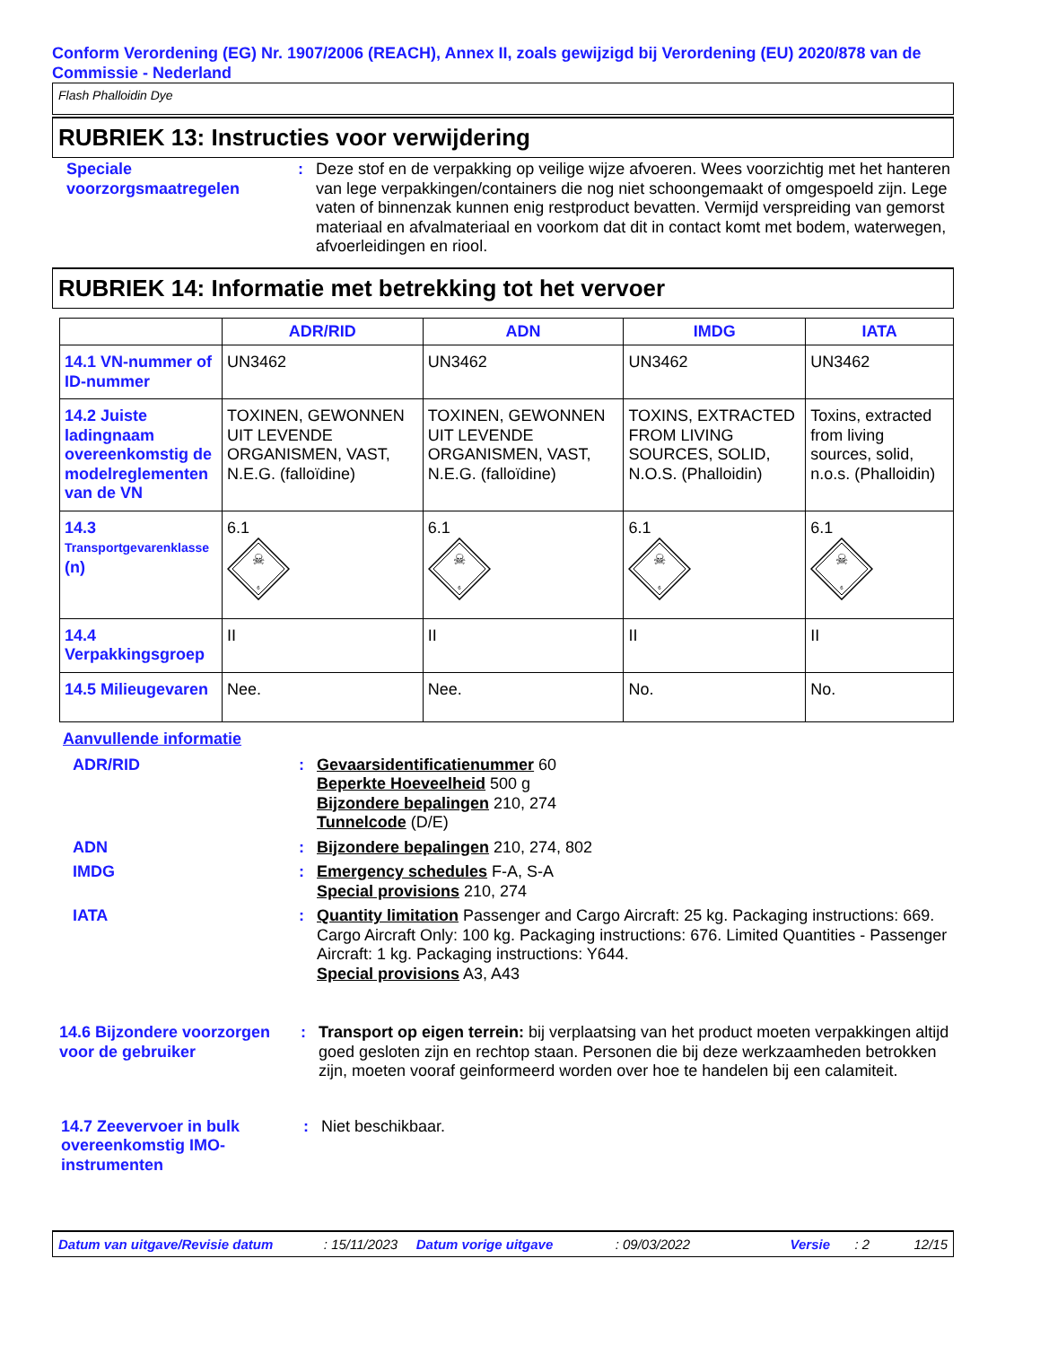Conform Verordening (EG) Nr. 1907/2006 (REACH), Annex II, zoals gewijzigd bij Verordening (EU) 2020/878 van de Commissie - Nederland
Flash Phalloidin Dye
RUBRIEK 13: Instructies voor verwijdering
Speciale voorzorgsmaatregelen
: Deze stof en de verpakking op veilige wijze afvoeren. Wees voorzichtig met het hanteren van lege verpakkingen/containers die nog niet schoongemaakt of omgespoeld zijn. Lege vaten of binnenzak kunnen enig restproduct bevatten. Vermijd verspreiding van gemorst materiaal en afvalmateriaal en voorkom dat dit in contact komt met bodem, waterwegen, afvoerleidingen en riool.
RUBRIEK 14: Informatie met betrekking tot het vervoer
| | ADR/RID | ADN | IMDG | IATA |
| --- | --- | --- | --- | --- |
| 14.1 VN-nummer of ID-nummer | UN3462 | UN3462 | UN3462 | UN3462 |
| 14.2 Juiste ladingnaam overeenkomstig de modelreglementen van de VN | TOXINEN, GEWONNEN UIT LEVENDE ORGANISMEN, VAST, N.E.G. (falloïdine) | TOXINEN, GEWONNEN UIT LEVENDE ORGANISMEN, VAST, N.E.G. (falloïdine) | TOXINS, EXTRACTED FROM LIVING SOURCES, SOLID, N.O.S. (Phalloidin) | Toxins, extracted from living sources, solid, n.o.s. (Phalloidin) |
| 14.3 Transportgevarenklasse (n) | 6.1 ☠ 6 | 6.1 ☠ 6 | 6.1 ☠ 6 | 6.1 ☠ 6 |
| 14.4 Verpakkingsgroep | II | II | II | II |
| 14.5 Milieugevaren | Nee. | Nee. | No. | No. |
Aanvullende informatie
ADR/RID : Gevaarsidentificatienummer 60
Beperkte Hoeveelheid 500 g
Bijzondere bepalingen 210, 274
Tunnelcode (D/E)
ADN : Bijzondere bepalingen 210, 274, 802
IMDG : Emergency schedules F-A, S-A
Special provisions 210, 274
IATA : Quantity limitation Passenger and Cargo Aircraft: 25 kg. Packaging instructions: 669. Cargo Aircraft Only: 100 kg. Packaging instructions: 676. Limited Quantities - Passenger Aircraft: 1 kg. Packaging instructions: Y644.
Special provisions A3, A43
14.6 Bijzondere voorzorgen voor de gebruiker
: Transport op eigen terrein: bij verplaatsing van het product moeten verpakkingen altijd goed gesloten zijn en rechtop staan. Personen die bij deze werkzaamheden betrokken zijn, moeten vooraf geinformeerd worden over hoe te handelen bij een calamiteit.
14.7 Zeevervoer in bulk overeenkomstig IMO-instrumenten
: Niet beschikbaar.
Datum van uitgave/Revisie datum: 15/11/2023 Datum vorige uitgave: 09/03/2022 Versie: 2 12/15